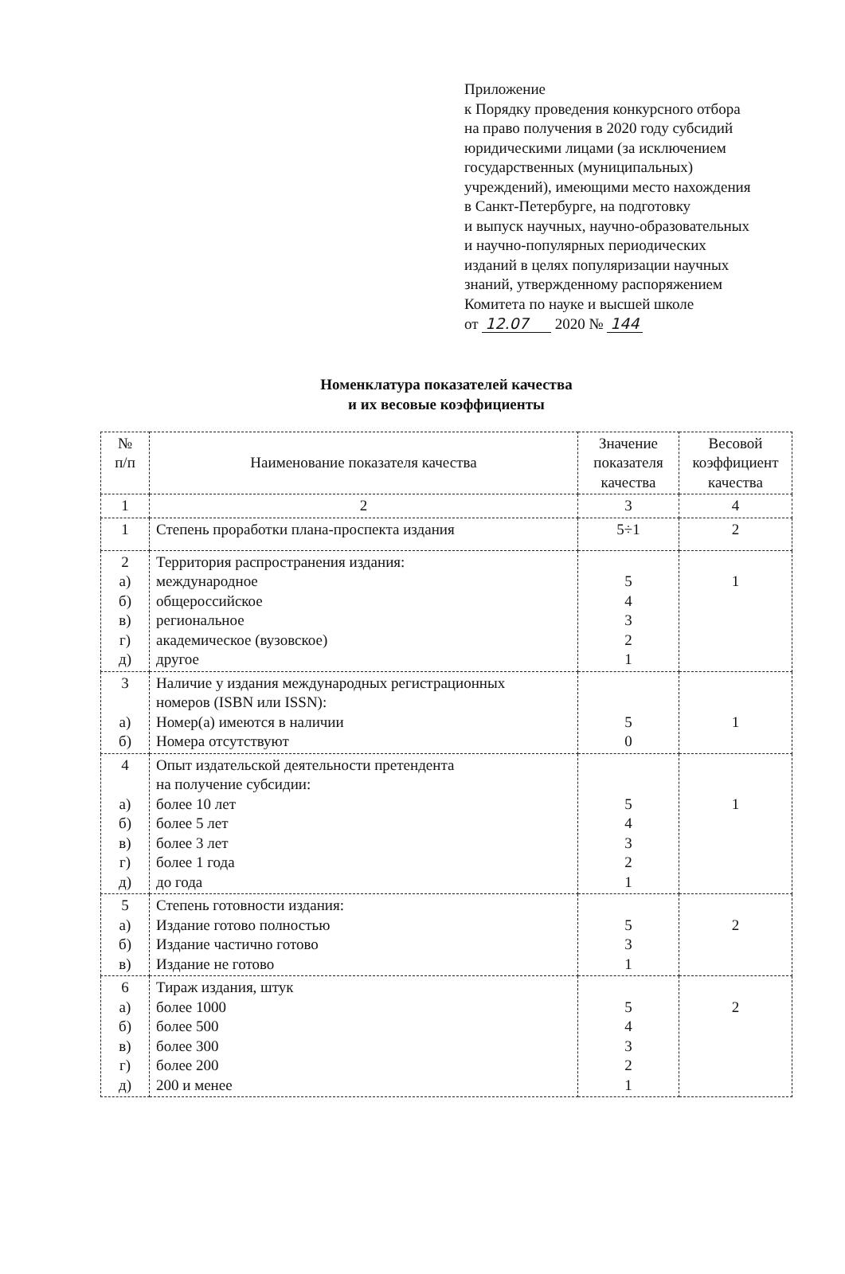Приложение
к Порядку проведения конкурсного отбора
на право получения в 2020 году субсидий
юридическими лицами (за исключением
государственных (муниципальных)
учреждений), имеющими место нахождения
в Санкт-Петербурге, на подготовку
и выпуск научных, научно-образовательных
и научно-популярных периодических
изданий в целях популяризации научных
знаний, утвержденному распоряжением
Комитета по науке и высшей школе
от 12.07 2020 № 144
Номенклатура показателей качества
и их весовые коэффициенты
| № п/п | Наименование показателя качества | Значение показателя качества | Весовой коэффициент качества |
| --- | --- | --- | --- |
| 1 | 2 | 3 | 4 |
| 1 | Степень проработки плана-проспекта издания | 5÷1 | 2 |
| 2 а) б) в) г) д) | Территория распространения издания: международное общероссийское региональное академическое (вузовское) другое | 5 4 3 2 1 | 1 |
| 3 а) б) | Наличие у издания международных регистрационных номеров (ISBN или ISSN): Номер(а) имеются в наличии Номера отсутствуют | 5 0 | 1 |
| 4 а) б) в) г) д) | Опыт издательской деятельности претендента на получение субсидии: более 10 лет более 5 лет более 3 лет более 1 года до года | 5 4 3 2 1 | 1 |
| 5 а) б) в) | Степень готовности издания: Издание готово полностью Издание частично готово Издание не готово | 5 3 1 | 2 |
| 6 а) б) в) г) д) | Тираж издания, штук более 1000 более 500 более 300 более 200 200 и менее | 5 4 3 2 1 | 2 |